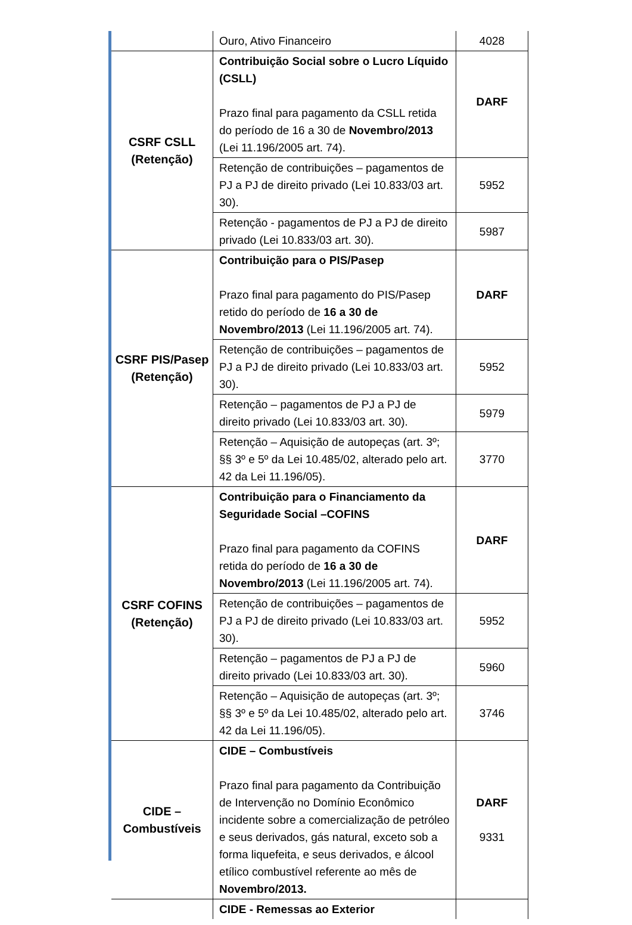| | Ouro, Ativo Financeiro | 4028 |
| CSRF CSLL (Retenção) | Contribuição Social sobre o Lucro Líquido (CSLL) Prazo final para pagamento da CSLL retida do período de 16 a 30 de Novembro/2013 (Lei 11.196/2005 art. 74). | DARF |
| | Retenção de contribuições – pagamentos de PJ a PJ de direito privado (Lei 10.833/03 art. 30). | 5952 |
| | Retenção - pagamentos de PJ a PJ de direito privado (Lei 10.833/03 art. 30). | 5987 |
| CSRF PIS/Pasep (Retenção) | Contribuição para o PIS/Pasep Prazo final para pagamento do PIS/Pasep retido do período de 16 a 30 de Novembro/2013 (Lei 11.196/2005 art. 74). | DARF |
| | Retenção de contribuições – pagamentos de PJ a PJ de direito privado (Lei 10.833/03 art. 30). | 5952 |
| | Retenção – pagamentos de PJ a PJ de direito privado (Lei 10.833/03 art. 30). | 5979 |
| | Retenção – Aquisição de autopeças (art. 3º; §§ 3º e 5º da Lei 10.485/02, alterado pelo art. 42 da Lei 11.196/05). | 3770 |
| CSRF COFINS (Retenção) | Contribuição para o Financiamento da Seguridade Social –COFINS Prazo final para pagamento da COFINS retida do período de 16 a 30 de Novembro/2013 (Lei 11.196/2005 art. 74). | DARF |
| | Retenção de contribuições – pagamentos de PJ a PJ de direito privado (Lei 10.833/03 art. 30). | 5952 |
| | Retenção – pagamentos de PJ a PJ de direito privado (Lei 10.833/03 art. 30). | 5960 |
| | Retenção – Aquisição de autopeças (art. 3º; §§ 3º e 5º da Lei 10.485/02, alterado pelo art. 42 da Lei 11.196/05). | 3746 |
| CIDE – Combustíveis | CIDE – Combustíveis Prazo final para pagamento da Contribuição de Intervenção no Domínio Econômico incidente sobre a comercialização de petróleo e seus derivados, gás natural, exceto sob a forma liquefeita, e seus derivados, e álcool etílico combustível referente ao mês de Novembro/2013. | DARF 9331 |
| | CIDE - Remessas ao Exterior | |